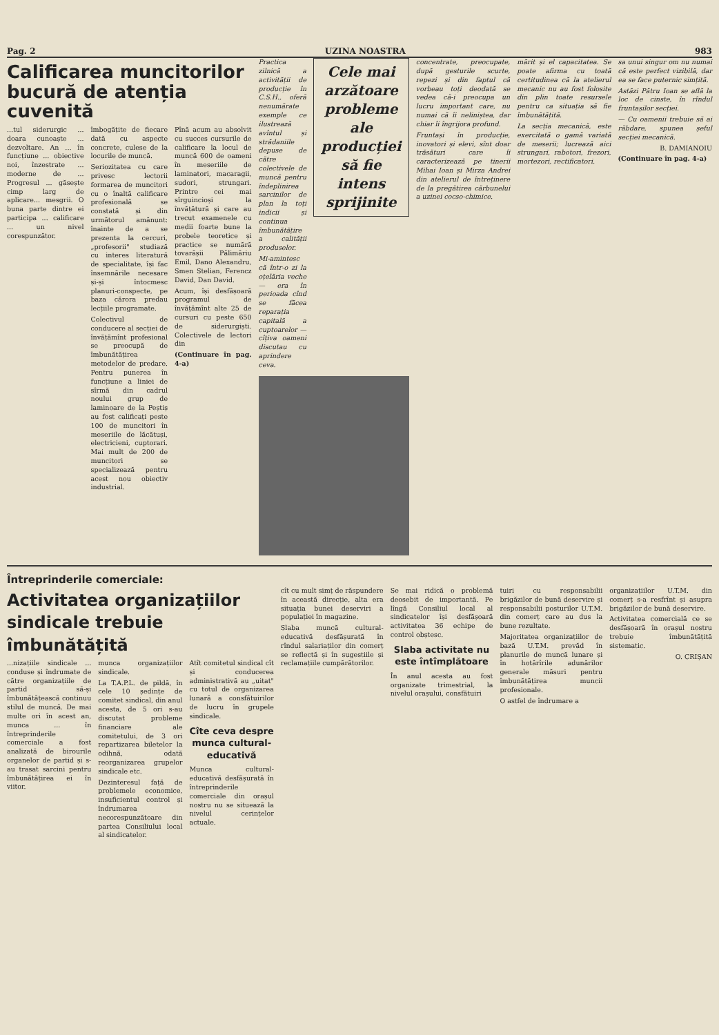Pag. 2 UZINA NOASTRA 983
Calificarea muncitorilor bucură de atenția cuvenită
...tul siderurgic ... doara cunoaște ... dezvoltare. An ... în funcțiune ... obiective noi, înzestrate ... moderne de ... Progresul ... găsește cimp larg de aplicare... mesgrii. O buna parte dintre ei participa ... calificare ... un nivel corespunzător.
îmbogățite de fiecare dată cu aspecte concrete, culese de la locurile de muncă.
Seriozitatea cu care privesc lectorii formarea de muncitori cu o înaltă calificare profesională se constată și din următorul amănunt: înainte de a se prezenta la cercuri, „profesorii" studiază cu interes literatură de specialitate, își fac însemnările necesare și-și întocmesc planuri-conspecte, pe baza cărora predau lecțiile programate.
Colectivul de conducere al secției de învățămînt profesional se preocupă de îmbunătățirea metodelor de predare. Pentru punerea în funcțiune a liniei de sîrmă din cadrul noului grup de laminoare de la Peștiș au fost calificați peste 100 de muncitori în meseriile de lăcătuși, electricieni, cuptorari. Mai mult de 200 de muncitori se specializează pentru acest nou obiectiv industrial.
Pînă acum au absolvit cu succes cursurile de calificare la locul de muncă 600 de oameni în meseriile de laminatori, macaragii, sudori, strungari. Printre cei mai sîrguincioși la învățătură și care au trecut examenele cu medii foarte bune la probele teoretice și practice se numără tovarășii Pălimăriu Emil, Dano Alexandru, Smen Stelian, Ferencz David, Dan David.
Acum, își desfășoară programul de învățămînt alte 25 de cursuri cu peste 650 de siderurgiști. Colectivele de lectori din
(Continuare în pag. 4-a)
Practica zilnică a activității de producție în C.S.H., oferă nenumărate exemple ce ilustrează avîntul și strădaniile depuse de către colectivele de muncă pentru îndeplinirea sarcinilor de plan la toți indicii și continua îmbunătățire a calității produselor.
Mi-amintesc că într-o zi la oțelăria veche — era în perioada cînd se făcea reparația capitală a cuptoarelor — cîțiva oameni discutau cu aprindere ceva.
Cele mai arzătoare probleme ale producției să fie intens sprijinite
concentrate, preocupate, după gesturile scurte, repezi și din faptul că vorbeau toți deodată se vedea că-i preocupa un lucru important care, nu numai că îi neliniștea, dar chiar îi îngrijora profund.
Fruntași în producție, inovatori și elevi, sînt doar trăsături care îi caracterizează pe tinerii Mihai Ioan și Mirza Andrei din atelierul de întreținere de la pregătirea cărbunelui a uzinei cocso-chimice.
mărit și el capacitatea. Se poate afirma cu toată certitudinea că la atelierul mecanic nu au fost folosite din plin toate resursele pentru ca situația să fie îmbunătățită.
La secția mecanică, este exercitată o gamă variată de meserii; lucrează aici strungari, rabotori, frezori, mortezori, rectificatori.
sa unui singur om nu numai că este perfect vizibilă, dar ea se face puternic simțită.
Astăzi Pătru Ioan se află la loc de cinste, în rîndul fruntașilor secției.
— Cu oamenii trebuie să ai răbdare, spunea șeful secției mecanică.
B. DAMIANOIU
(Continuare în pag. 4-a)
Întreprinderile comerciale:
Activitatea organizațiilor sindicale trebuie îmbunătățită
...nizațiile sindicale ... conduse și îndrumate de către organizațiile de partid să-și îmbunătățească continuu stilul de muncă. De mai multe ori în acest an, munca ... în întreprinderile comerciale a fost analizată de birourile organelor de partid și s-au trasat sarcini pentru îmbunătățirea ei în viitor.
munca organizațiilor sindicale.
La T.A.P.L. de pildă, în cele 10 ședințe de comitet sindical, din anul acesta, de 5 ori s-au discutat probleme financiare ale comitetului, de 3 ori repartizarea biletelor la odihnă, odată reorganizarea grupelor sindicale etc.
Dezinteresul față de problemele economice, insuficientul control și îndrumarea necorespunzătoare din partea Consiliului local al sindicatelor.
Atît comitetul sindical cît și conducerea administrativă au „uitat" cu totul de organizarea lunară a consfătuirilor de lucru în grupele sindicale.
Cîte ceva despre munca cultural-educativă
Munca cultural-educativă desfășurată în întreprinderile comerciale din orașul nostru nu se situează la nivelul cerințelor actuale.
cît cu mult simț de răspundere în această direcție, alta era situația bunei deserviri a populației în magazine.
Slaba muncă cultural-educativă desfășurată în rîndul salariaților din comerț se reflectă și în sugestiile și reclamațiile cumpărătorilor.
Se mai ridică o problemă deosebit de importantă. Pe lîngă Consiliul local al sindicatelor își desfășoară activitatea 36 echipe de control obștesc.
Slaba activitate nu este întîmplătoare
În anul acesta au fost organizate trimestrial, la nivelul orașului, consfătuiri
tuiri cu responsabilii brigăzilor de bună deservire și responsabilii posturilor U.T.M. din comerț care au dus la bune rezultate.
Majoritatea organizațiilor de bază U.T.M. prevăd în planurile de muncă lunare și în hotărîrile adunărilor generale măsuri pentru îmbunătățirea muncii profesionale.
O astfel de îndrumare a
organizațiilor U.T.M. din comerț s-a resfrînt și asupra brigăzilor de bună deservire.
Activitatea comercială ce se desfășoară în orașul nostru trebuie îmbunătățită sistematic.
O. CRIȘAN